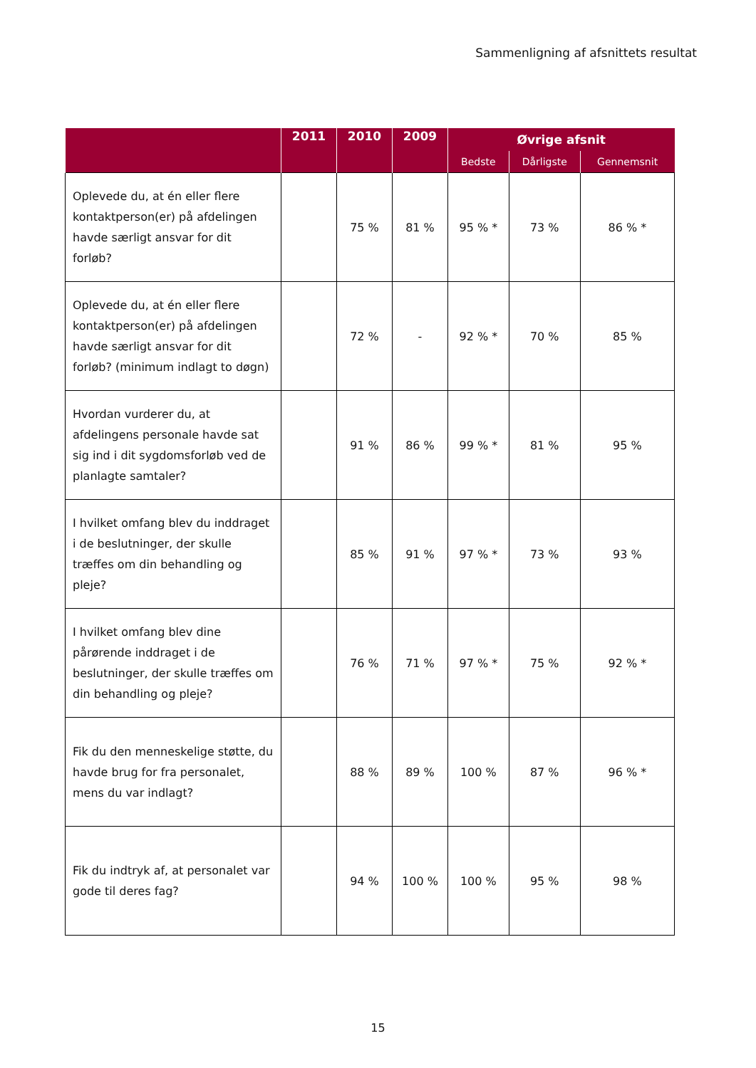Sammenligning af afsnittets resultat
| | 2011 | 2010 | 2009 | Øvrige afsnit | | |
| --- | --- | --- | --- | --- | --- | --- |
| | | | | Bedste | Dårligste | Gennemsnit |
| Oplevede du, at én eller flere kontaktperson(er) på afdelingen havde særligt ansvar for dit forløb? | | 75 % | 81 % | 95 % * | 73 % | 86 % * |
| Oplevede du, at én eller flere kontaktperson(er) på afdelingen havde særligt ansvar for dit forløb? (minimum indlagt to døgn) | | 72 % | - | 92 % * | 70 % | 85 % |
| Hvordan vurderer du, at afdelingens personale havde sat sig ind i dit sygdomsforløb ved de planlagte samtaler? | | 91 % | 86 % | 99 % * | 81 % | 95 % |
| I hvilket omfang blev du inddraget i de beslutninger, der skulle træffes om din behandling og pleje? | | 85 % | 91 % | 97 % * | 73 % | 93 % |
| I hvilket omfang blev dine pårørende inddraget i de beslutninger, der skulle træffes om din behandling og pleje? | | 76 % | 71 % | 97 % * | 75 % | 92 % * |
| Fik du den menneskelige støtte, du havde brug for fra personalet, mens du var indlagt? | | 88 % | 89 % | 100 % | 87 % | 96 % * |
| Fik du indtryk af, at personalet var gode til deres fag? | | 94 % | 100 % | 100 % | 95 % | 98 % |
15